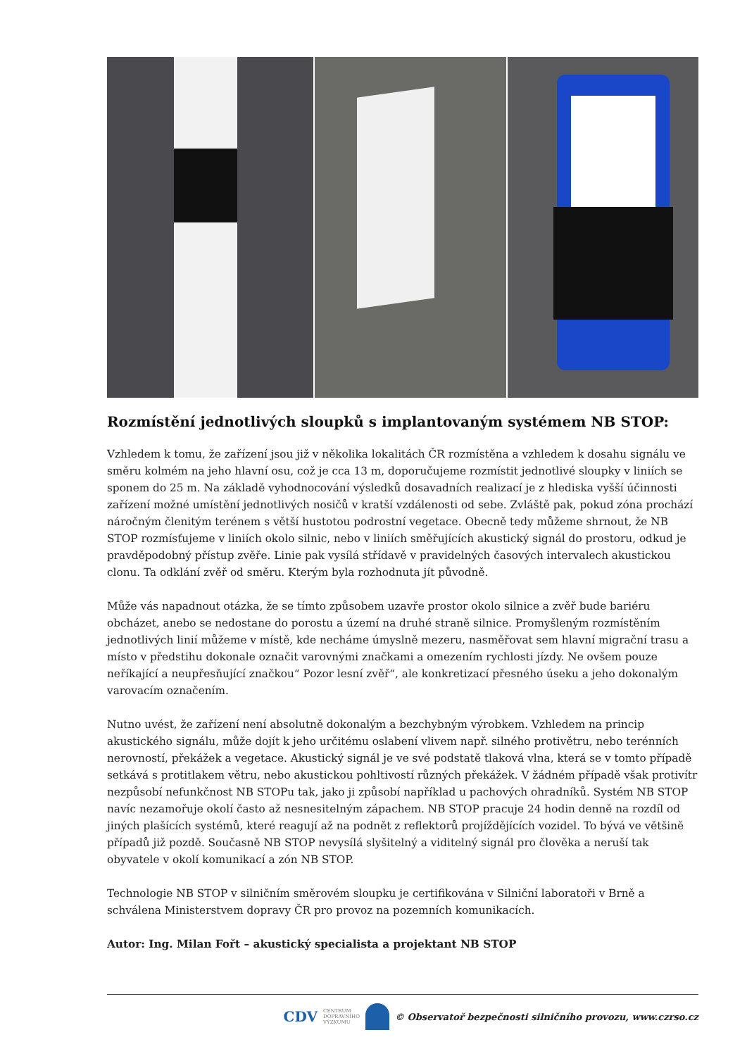Rozmístění jednotlivých sloupků s implantovaným systémem NB STOP:
Vzhledem k tomu, že zařízení jsou již v několika lokalitách ČR rozmístěna a vzhledem k dosahu signálu ve směru kolmém na jeho hlavní osu, což je cca 13 m, doporučujeme rozmístit jednotlivé sloupky v liniích se sponem do 25 m. Na základě vyhodnocování výsledků dosavadních realizací je z hlediska vyšší účinnosti zařízení možné umístění jednotlivých nosičů v kratší vzdálenosti od sebe. Zvláště pak, pokud zóna prochází náročným členitým terénem s větší hustotou podrostní vegetace. Obecně tedy můžeme shrnout, že NB STOP rozmísťujeme v liniích okolo silnic, nebo v liniích směřujících akustický signál do prostoru, odkud je pravděpodobný přístup zvěře. Linie pak vysílá střídavě v pravidelných časových intervalech akustickou clonu. Ta odklání zvěř od směru. Kterým byla rozhodnuta jít původně.
Může vás napadnout otázka, že se tímto způsobem uzavře prostor okolo silnice a zvěř bude bariéru obcházet, anebo se nedostane do porostu a území na druhé straně silnice. Promyšleným rozmístěním jednotlivých linií můžeme v místě, kde necháme úmyslně mezeru, nasměřovat sem hlavní migrační trasu a místo v předstihu dokonale označit varovnými značkami a omezením rychlosti jízdy. Ne ovšem pouze neříkající a neupřesňující značkou“ Pozor lesní zvěř“, ale konkretizací přesného úseku a jeho dokonalým varovacím označením.
Nutno uvést, že zařízení není absolutně dokonalým a bezchybným výrobkem. Vzhledem na princip akustického signálu, může dojít k jeho určitému oslabení vlivem např. silného protivětru, nebo terénních nerovností, překážek a vegetace. Akustický signál je ve své podstatě tlaková vlna, která se v tomto případě setkává s protitlakem větru, nebo akustickou pohltivostí různých překážek. V žádném případě však protivítr nezpůsobí nefunkčnost NB STOPu tak, jako ji způsobí například u pachových ohradníků. Systém NB STOP navíc nezamořuje okolí často až nesnesitelným zápachem. NB STOP pracuje 24 hodin denně na rozdíl od jiných plašících systémů, které reagují až na podnět z reflektorů projíždějících vozidel. To bývá ve většině případů již pozdě. Současně NB STOP nevysílá slyšitelný a viditelný signál pro člověka a neruší tak obyvatele v okolí komunikací a zón NB STOP.
Technologie NB STOP v silničním směrovém sloupku je certifikována v Silniční laboratoři v Brně a schválena Ministerstvem dopravy ČR pro provoz na pozemních komunikacích.
Autor: Ing. Milan Fořt – akustický specialista a projektant NB STOP
CDV CENTRUM
DOPRAVNÍHO
VÝZKUMU © Observatoř bezpečnosti silničního provozu, www.czrso.cz